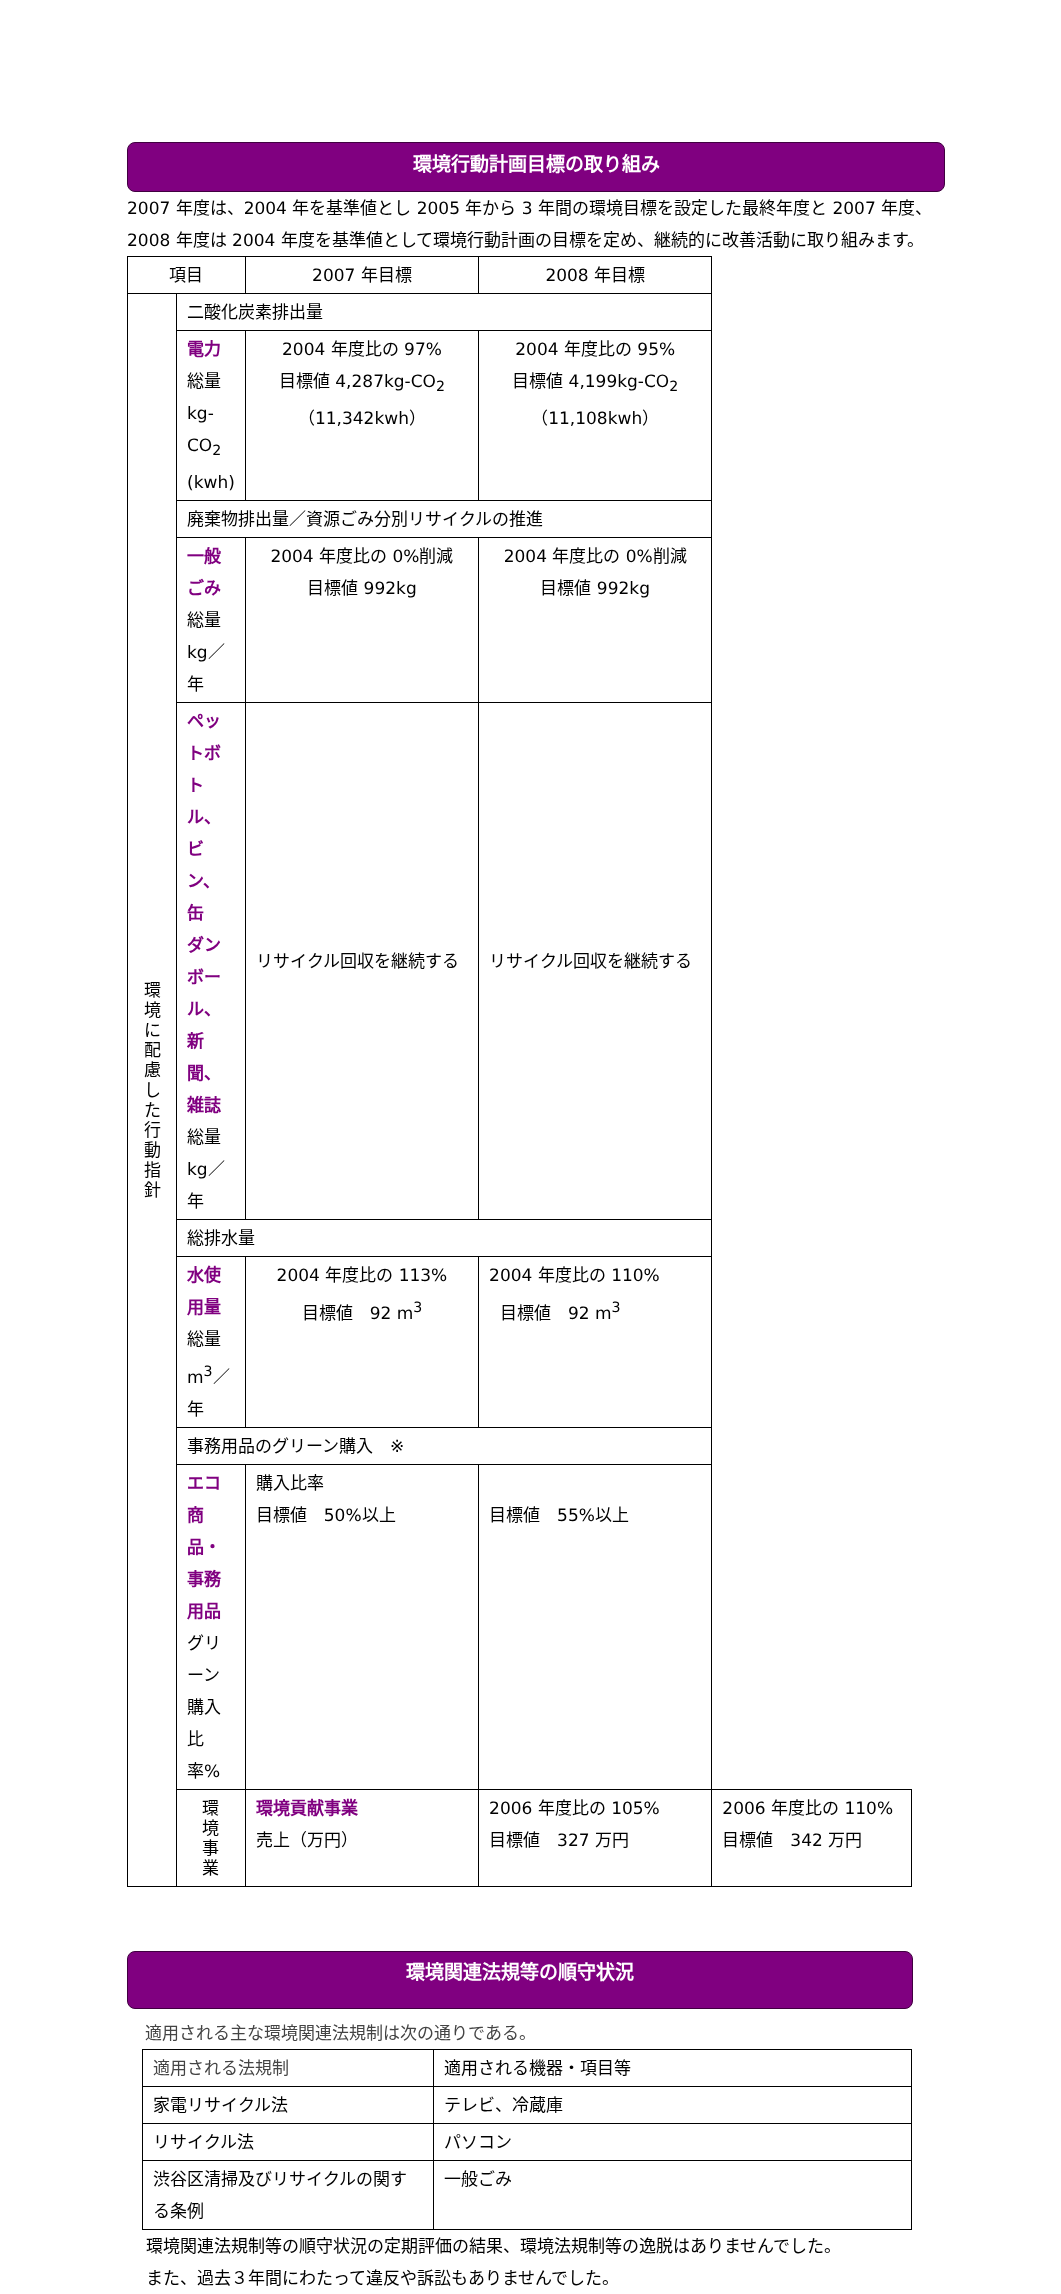環境行動計画目標の取り組み
2007 年度は、2004 年を基準値とし 2005 年から 3 年間の環境目標を設定した最終年度と 2007 年度、2008 年度は 2004 年度を基準値として環境行動計画の目標を定め、継続的に改善活動に取り組みます。
| 項目 | | 2007 年目標 | 2008 年目標 | |
| --- | --- | --- | --- | --- |
| 環 境 に 配 慮 し た 行 動 指 針 | 二酸化炭素排出量 | | | |
| | 電力 総量 kg- CO<sub>2</sub> (kwh) | 2004 年度比の 97% 目標値 4,287kg-CO<sub>2</sub> （11,342kwh） | 2004 年度比の 95% 目標値 4,199kg-CO<sub>2</sub> （11,108kwh） | |
| | 廃棄物排出量／資源ごみ分別リサイクルの推進 | | | |
| | 一般ごみ 総量 kg／年 | 2004 年度比の 0%削減 目標値 992kg | 2004 年度比の 0%削減 目標値 992kg | |
| | ペットボトル、ビン、缶 ダンボール、新聞、雑誌 総量 kg／年 | リサイクル回収を継続する | リサイクル回収を継続する | |
| | 総排水量 | | | |
| | 水使用量 総量m<sup>3</sup>／年 | 2004 年度比の 113% 目標値 92 m<sup>3</sup> | 2004 年度比の 110% 目標値 92 m<sup>3</sup> | |
| | 事務用品のグリーン購入 ※ | | | |
| | エコ商品・事務用品 グリーン購入比率% | 購入比率 目標値 50%以上 | 目標値 55%以上 | |
| | 環 境 事 業 | 環境貢献事業 売上（万円） | 2006 年度比の 105% 目標値 327 万円 | 2006 年度比の 110% 目標値 342 万円 |
環境関連法規等の順守状況
適用される主な環境関連法規制は次の通りである。
| 適用される法規制 | 適用される機器・項目等 |
| 家電リサイクル法 | テレビ、冷蔵庫 |
| リサイクル法 | パソコン |
| 渋谷区清掃及びリサイクルの関する条例 | 一般ごみ |
環境関連法規制等の順守状況の定期評価の結果、環境法規制等の逸脱はありませんでした。
また、過去３年間にわたって違反や訴訟もありませんでした。